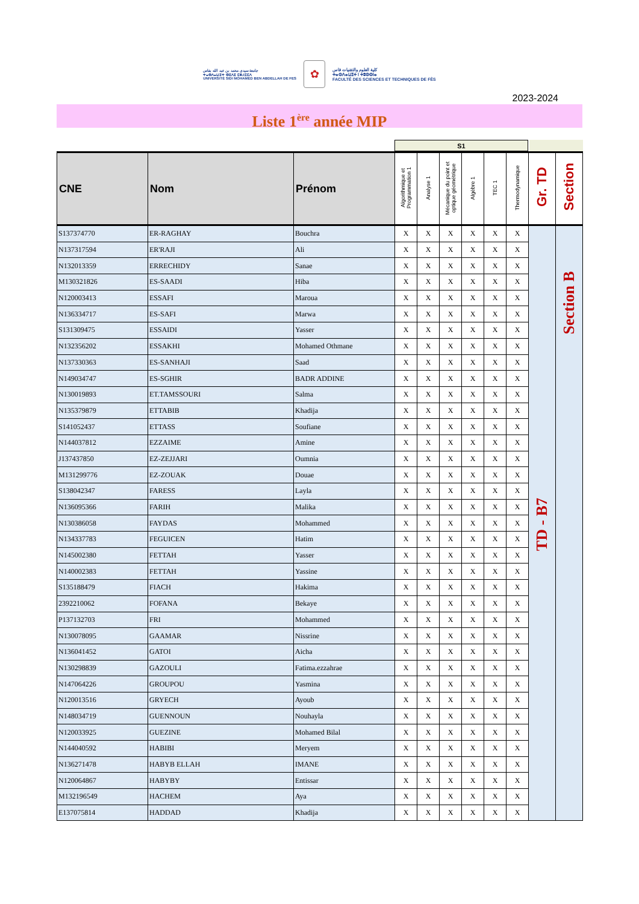جامعة سيدي محمد بن عبد الله بفاس
ⵜⴰⵙⴷⴰⵡⵉⵜ ⵙⵉⴷⵉ ⵎⵓⵃⵎⵎⴷ
UNIVERSITÉ SIDI MOHAMED BEN ABDELLAH DE FES
✿
كلية العلوم والتقنيات فاس
ⵜⴰⵙⴷⴰⵡⵉⵜ ⵏ ⵜⵓⵙⵙⵏⴰ
FACULTÉ DES SCIENCES ET TECHNIQUES DE FÈS
2023-2024
Liste 1<sup>ère</sup> année MIP
S1
| CNE | Nom | Prénom | Algorithmique et Programmation 1 | Analyse 1 | Mécanique du point et optique géométrique | Algèbre 1 | TEC 1 | Thermodynamique | Gr. TD | Section |
| --- | --- | --- | --- | --- | --- | --- | --- | --- | --- | --- |
| S137374770 | ER-RAGHAY | Bouchra | X | X | X | X | X | X | TD - B7 | Section B |
| N137317594 | ER'RAJI | Ali | X | X | X | X | X | X | | |
| N132013359 | ERRECHIDY | Sanae | X | X | X | X | X | X | | |
| M130321826 | ES-SAADI | Hiba | X | X | X | X | X | X | | |
| N120003413 | ESSAFI | Maroua | X | X | X | X | X | X | | |
| N136334717 | ES-SAFI | Marwa | X | X | X | X | X | X | | |
| S131309475 | ESSAIDI | Yasser | X | X | X | X | X | X | | |
| N132356202 | ESSAKHI | Mohamed Othmane | X | X | X | X | X | X | | |
| N137330363 | ES-SANHAJI | Saad | X | X | X | X | X | X | | |
| N149034747 | ES-SGHIR | BADR ADDINE | X | X | X | X | X | X | | |
| N130019893 | ET.TAMSSOURI | Salma | X | X | X | X | X | X | | |
| N135379879 | ETTABIB | Khadija | X | X | X | X | X | X | | |
| S141052437 | ETTASS | Soufiane | X | X | X | X | X | X | | |
| N144037812 | EZZAIME | Amine | X | X | X | X | X | X | | |
| J137437850 | EZ-ZEJJARI | Oumnia | X | X | X | X | X | X | | |
| M131299776 | EZ-ZOUAK | Douae | X | X | X | X | X | X | | |
| S138042347 | FARESS | Layla | X | X | X | X | X | X | | |
| N136095366 | FARIH | Malika | X | X | X | X | X | X | | |
| N130386058 | FAYDAS | Mohammed | X | X | X | X | X | X | | |
| N134337783 | FEGUICEN | Hatim | X | X | X | X | X | X | | |
| N145002380 | FETTAH | Yasser | X | X | X | X | X | X | | |
| N140002383 | FETTAH | Yassine | X | X | X | X | X | X | | |
| S135188479 | FIACH | Hakima | X | X | X | X | X | X | | |
| 2392210062 | FOFANA | Bekaye | X | X | X | X | X | X | | |
| P137132703 | FRI | Mohammed | X | X | X | X | X | X | | |
| N130078095 | GAAMAR | Nissrine | X | X | X | X | X | X | | |
| N136041452 | GATOI | Aicha | X | X | X | X | X | X | | |
| N130298839 | GAZOULI | Fatima.ezzahrae | X | X | X | X | X | X | | |
| N147064226 | GROUPOU | Yasmina | X | X | X | X | X | X | | |
| N120013516 | GRYECH | Ayoub | X | X | X | X | X | X | | |
| N148034719 | GUENNOUN | Nouhayla | X | X | X | X | X | X | | |
| N120033925 | GUEZINE | Mohamed Bilal | X | X | X | X | X | X | | |
| N144040592 | HABIBI | Meryem | X | X | X | X | X | X | | |
| N136271478 | HABYB ELLAH | IMANE | X | X | X | X | X | X | | |
| N120064867 | HABYBY | Entissar | X | X | X | X | X | X | | |
| M132196549 | HACHEM | Aya | X | X | X | X | X | X | | |
| E137075814 | HADDAD | Khadija | X | X | X | X | X | X | | |